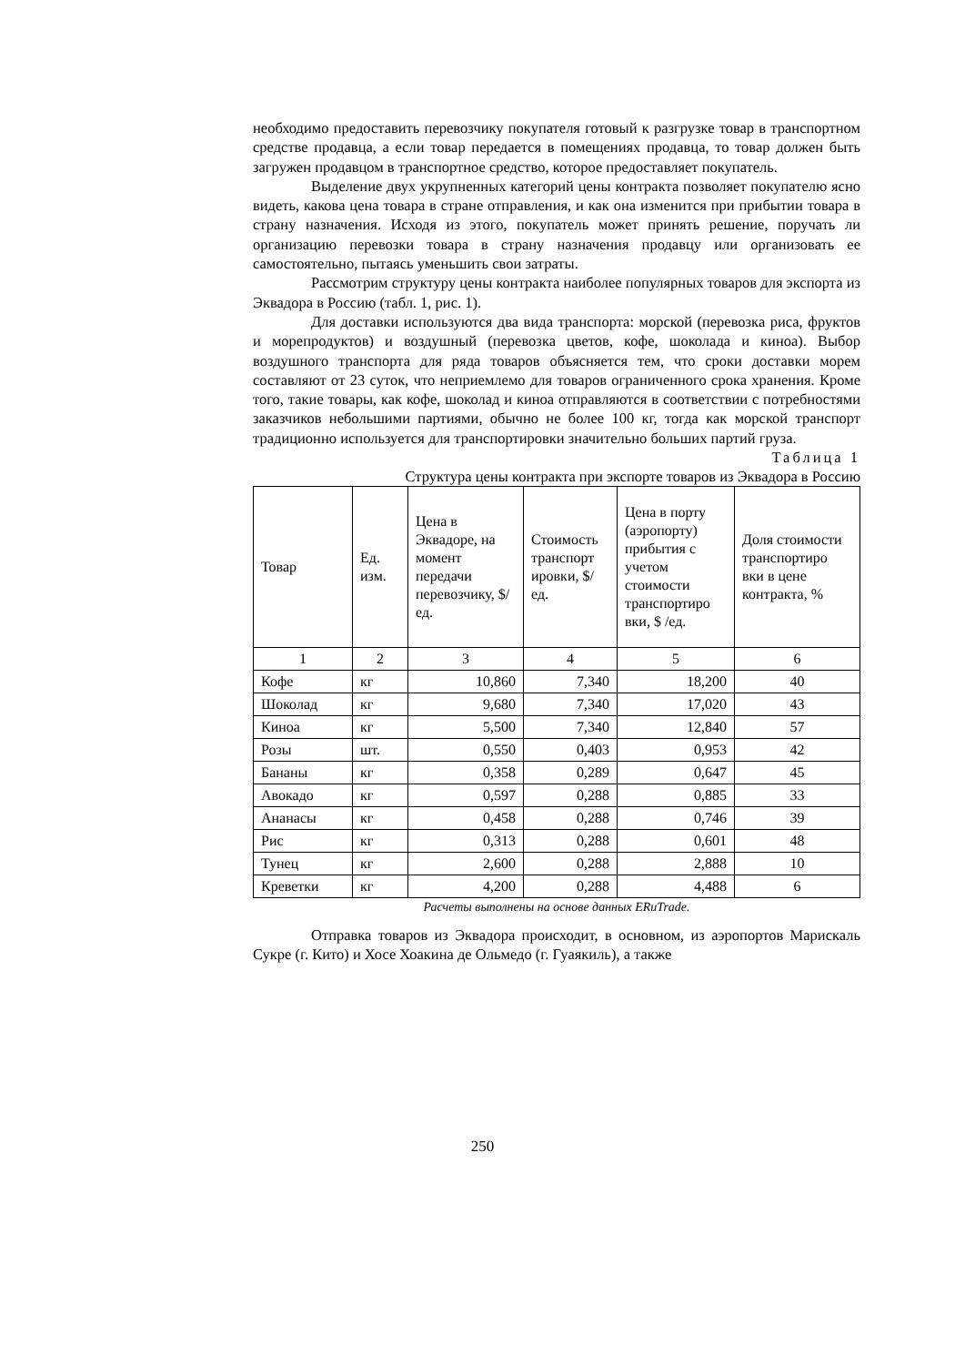необходимо предоставить перевозчику покупателя готовый к разгрузке товар в транспортном средстве продавца, а если товар передается в помещениях продавца, то товар должен быть загружен продавцом в транспортное средство, которое предоставляет покупатель.
Выделение двух укрупненных категорий цены контракта позволяет покупателю ясно видеть, какова цена товара в стране отправления, и как она изменится при прибытии товара в страну назначения. Исходя из этого, покупатель может принять решение, поручать ли организацию перевозки товара в страну назначения продавцу или организовать ее самостоятельно, пытаясь уменьшить свои затраты.
Рассмотрим структуру цены контракта наиболее популярных товаров для экспорта из Эквадора в Россию (табл. 1, рис. 1).
Для доставки используются два вида транспорта: морской (перевозка риса, фруктов и морепродуктов) и воздушный (перевозка цветов, кофе, шоколада и киноа). Выбор воздушного транспорта для ряда товаров объясняется тем, что сроки доставки морем составляют от 23 суток, что неприемлемо для товаров ограниченного срока хранения. Кроме того, такие товары, как кофе, шоколад и киноа отправляются в соответствии с потребностями заказчиков небольшими партиями, обычно не более 100 кг, тогда как морской транспорт традиционно используется для транспортировки значительно больших партий груза.
Таблица 1
Структура цены контракта при экспорте товаров из Эквадора в Россию
| Товар | Ед. изм. | Цена в Эквадоре, на момент передачи перевозчику, $/ед. | Стоимость транспорт ировки, $/ед. | Цена в порту (аэропорту) прибытия с учетом стоимости транспортиро вки, $ /ед. | Доля стоимости транспортиро вки в цене контракта, % |
| --- | --- | --- | --- | --- | --- |
| 1 | 2 | 3 | 4 | 5 | 6 |
| Кофе | кг | 10,860 | 7,340 | 18,200 | 40 |
| Шоколад | кг | 9,680 | 7,340 | 17,020 | 43 |
| Киноа | кг | 5,500 | 7,340 | 12,840 | 57 |
| Розы | шт. | 0,550 | 0,403 | 0,953 | 42 |
| Бананы | кг | 0,358 | 0,289 | 0,647 | 45 |
| Авокадо | кг | 0,597 | 0,288 | 0,885 | 33 |
| Ананасы | кг | 0,458 | 0,288 | 0,746 | 39 |
| Рис | кг | 0,313 | 0,288 | 0,601 | 48 |
| Тунец | кг | 2,600 | 0,288 | 2,888 | 10 |
| Креветки | кг | 4,200 | 0,288 | 4,488 | 6 |
Расчеты выполнены на основе данных ERuTrade.
Отправка товаров из Эквадора происходит, в основном, из аэропортов Марискаль Сукре (г. Кито) и Хосе Хоакина де Ольмедо (г. Гуаякиль), а также
250